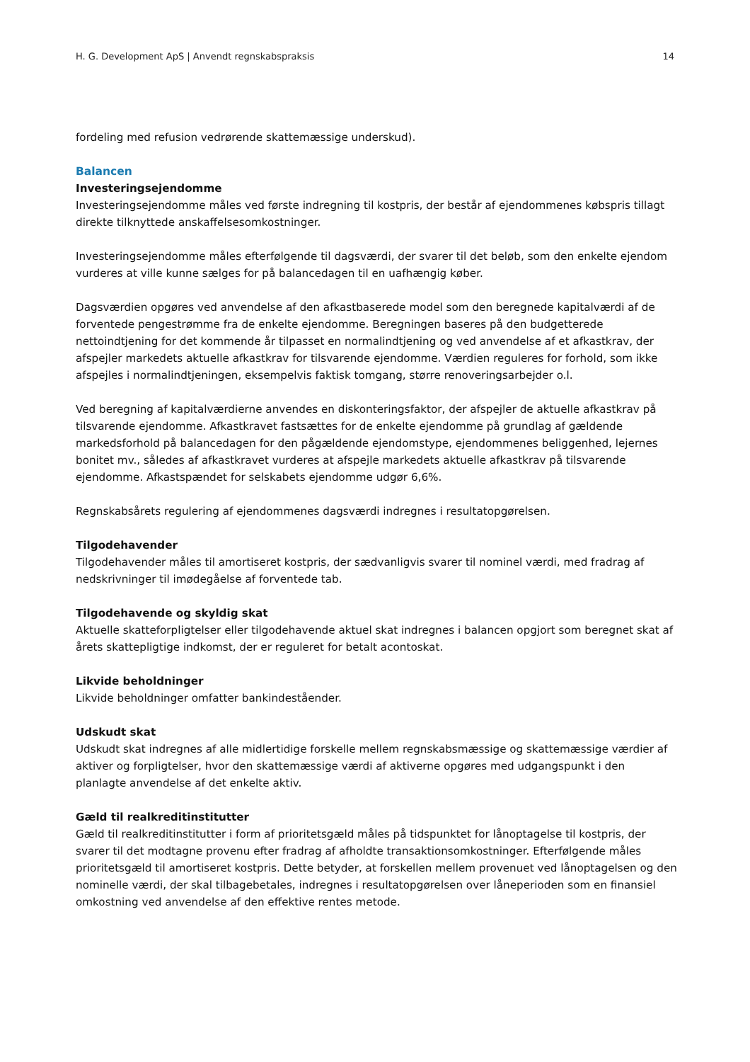H. G. Development ApS | Anvendt regnskabspraksis 14
fordeling med refusion vedrørende skattemæssige underskud).
Balancen
Investeringsejendomme
Investeringsejendomme måles ved første indregning til kostpris, der består af ejendommenes købspris tillagt direkte tilknyttede anskaffelsesomkostninger.
Investeringsejendomme måles efterfølgende til dagsværdi, der svarer til det beløb, som den enkelte ejendom vurderes at ville kunne sælges for på balancedagen til en uafhængig køber.
Dagsværdien opgøres ved anvendelse af den afkastbaserede model som den beregnede kapitalværdi af de forventede pengestrømme fra de enkelte ejendomme. Beregningen baseres på den budgetterede nettoindtjening for det kommende år tilpasset en normalindtjening og ved anvendelse af et afkastkrav, der afspejler markedets aktuelle afkastkrav for tilsvarende ejendomme. Værdien reguleres for forhold, som ikke afspejles i normalindtjeningen, eksempelvis faktisk tomgang, større renoveringsarbejder o.l.
Ved beregning af kapitalværdierne anvendes en diskonteringsfaktor, der afspejler de aktuelle afkastkrav på tilsvarende ejendomme. Afkastkravet fastsættes for de enkelte ejendomme på grundlag af gældende markedsforhold på balancedagen for den pågældende ejendomstype, ejendommenes beliggenhed, lejernes bonitet mv., således af afkastkravet vurderes at afspejle markedets aktuelle afkastkrav på tilsvarende ejendomme. Afkastspændet for selskabets ejendomme udgør 6,6%.
Regnskabsårets regulering af ejendommenes dagsværdi indregnes i resultatopgørelsen.
Tilgodehavender
Tilgodehavender måles til amortiseret kostpris, der sædvanligvis svarer til nominel værdi, med fradrag af nedskrivninger til imødegåelse af forventede tab.
Tilgodehavende og skyldig skat
Aktuelle skatteforpligtelser eller tilgodehavende aktuel skat indregnes i balancen opgjort som beregnet skat af årets skattepligtige indkomst, der er reguleret for betalt acontoskat.
Likvide beholdninger
Likvide beholdninger omfatter bankindeståender.
Udskudt skat
Udskudt skat indregnes af alle midlertidige forskelle mellem regnskabsmæssige og skattemæssige værdier af aktiver og forpligtelser, hvor den skattemæssige værdi af aktiverne opgøres med udgangspunkt i den planlagte anvendelse af det enkelte aktiv.
Gæld til realkreditinstitutter
Gæld til realkreditinstitutter i form af prioritetsgæld måles på tidspunktet for lånoptagelse til kostpris, der svarer til det modtagne provenu efter fradrag af afholdte transaktionsomkostninger. Efterfølgende måles prioritetsgæld til amortiseret kostpris. Dette betyder, at forskellen mellem provenuet ved lånoptagelsen og den nominelle værdi, der skal tilbagebetales, indregnes i resultatopgørelsen over låneperioden som en finansiel omkostning ved anvendelse af den effektive rentes metode.